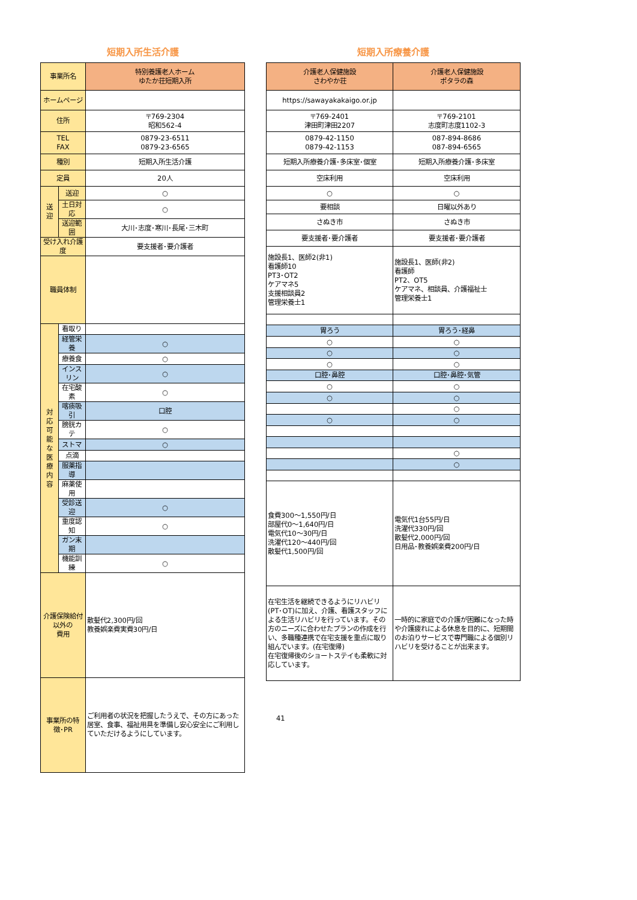短期入所生活介護 短期入所療養介護
| 事業所名 | | 特別養護老人ホーム ゆたか荘短期入所 |
| ホームページ | | |
| 住所 | | 〒769-2304 昭和562-4 |
| TEL FAX | | 0879-23-6511 0879-23-6565 |
| 種別 | | 短期入所生活介護 |
| 定員 | | 20人 |
| 送 迎 | 送迎 | ○ |
| | 土日対応 | ○ |
| | 送迎範囲 | 大川･志度･寒川･長尾･三木町 |
| 受け入れ介護度 | | 要支援者･要介護者 |
| 職員体制 | | |
| 対 応 可 能 な 医 療 内 容 | 看取り | |
| | 経管栄養 | ○ |
| | 療養食 | ○ |
| | インスリン | ○ |
| | 在宅酸素 | ○ |
| | 喀痰吸引 | 口腔 |
| | 膀胱カテ | ○ |
| | ストマ | ○ |
| | 点滴 | |
| | 服薬指導 | |
| | 麻薬使用 | |
| | 受診送迎 | ○ |
| | 重度認知 | ○ |
| | ガン末期 | |
| | 機能訓練 | ○ |
| 介護保険給付以外の 費用 | | 散髪代2,300円/回 教養娯楽費実費30円/日 |
| 事業所の特徴･PR | | ご利用者の状況を把握したうえで、その方にあった居室、食事、福祉用具を準備し安心安全にご利用していただけるようにしています。 |
| 介護老人保健施設 さわやか荘 | 介護老人保健施設 ポタラの森 |
| https://sawayakakaigo.or.jp | |
| 〒769-2401 津田町津田2207 | 〒769-2101 志度町志度1102-3 |
| 0879-42-1150 0879-42-1153 | 087-894-8686 087-894-6565 |
| 短期入所療養介護･多床室･個室 | 短期入所療養介護･多床室 |
| 空床利用 | 空床利用 |
| ○ | ○ |
| 要相談 | 日曜以外あり |
| さぬき市 | さぬき市 |
| 要支援者･要介護者 | 要支援者･要介護者 |
| 施設長1、医師2(非1) 看護師10 PT3･OT2 ケアマネ5 支援相談員2 管理栄養士1 | 施設長1、医師(非2) 看護師 PT2、OT5 ケアマネ、相談員、介護福祉士 管理栄養士1 |
| 胃ろう | 胃ろう･経鼻 |
| ○ | ○ |
| ○ | ○ |
| ○ | ○ |
| 口腔･鼻腔 | 口腔･鼻腔･気管 |
| ○ | ○ |
| ○ | ○ |
| | ○ |
| ○ | ○ |
| | ○ |
| | ○ |
| 食費300～1,550円/日 部屋代0～1,640円/日 電気代10～30円/日 洗濯代120～440円/回 散髪代1,500円/回 | 電気代1台55円/日 洗濯代330円/回 散髪代2,000円/回 日用品･教養娯楽費200円/日 |
| 在宅生活を継続できるようにリハビリ(PT･OT)に加え、介護、看護スタッフによる生活リハビリを行っています。その方のニーズに合わせたプランの作成を行い、多職種連携で在宅支援を重点に取り組んでいます。(在宅復帰) 在宅復帰後のショートステイも柔軟に対応しています。 | 一時的に家庭での介護が困難になった時や介護疲れによる休息を目的に、短期間のお泊りサービスで専門職による個別リハビリを受けることが出来ます。 |
41